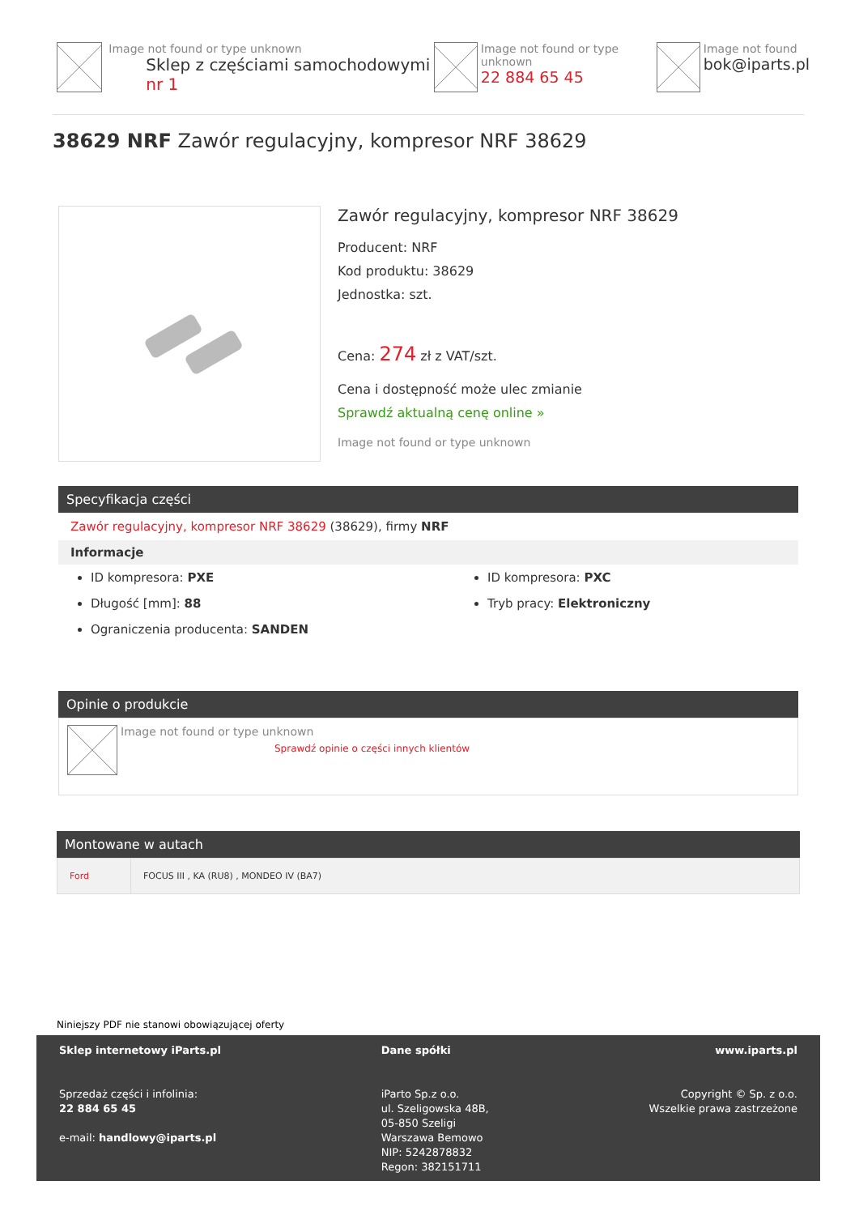Image not found or type unknown
Sklep z częściami samochodowymi nr 1
Image not found or type unknown
22 884 65 45
Image not found
bok@iparts.pl
38629 NRF Zawór regulacyjny, kompresor NRF 38629
Zawór regulacyjny, kompresor NRF 38629
Producent: NRF
Kod produktu: 38629
Jednostka: szt.
Cena: 274 zł z VAT/szt.
Cena i dostępność może ulec zmianie
Sprawdź aktualną cenę online »
Image not found or type unknown
Specyfikacja części
Zawór regulacyjny, kompresor NRF 38629 (38629), firmy NRF
Informacje
ID kompresora: PXE
Długość [mm]: 88
Ograniczenia producenta: SANDEN
ID kompresora: PXC
Tryb pracy: Elektroniczny
Opinie o produkcie
Image not found or type unknown
Sprawdź opinie o części innych klientów
Montowane w autach
| Ford | FOCUS III , KA (RU8) , MONDEO IV (BA7) |
Niniejszy PDF nie stanowi obowiązującej oferty
Sklep internetowy iParts.pl
Sprzedaż części i infolinia:
22 884 65 45
e-mail: handlowy@iparts.pl
Dane spółki
iParto Sp.z o.o.
ul. Szeligowska 48B,
05-850 Szeligi
Warszawa Bemowo
NIP: 5242878832
Regon: 382151711
www.iparts.pl
Copyright © Sp. z o.o.
Wszelkie prawa zastrzeżone